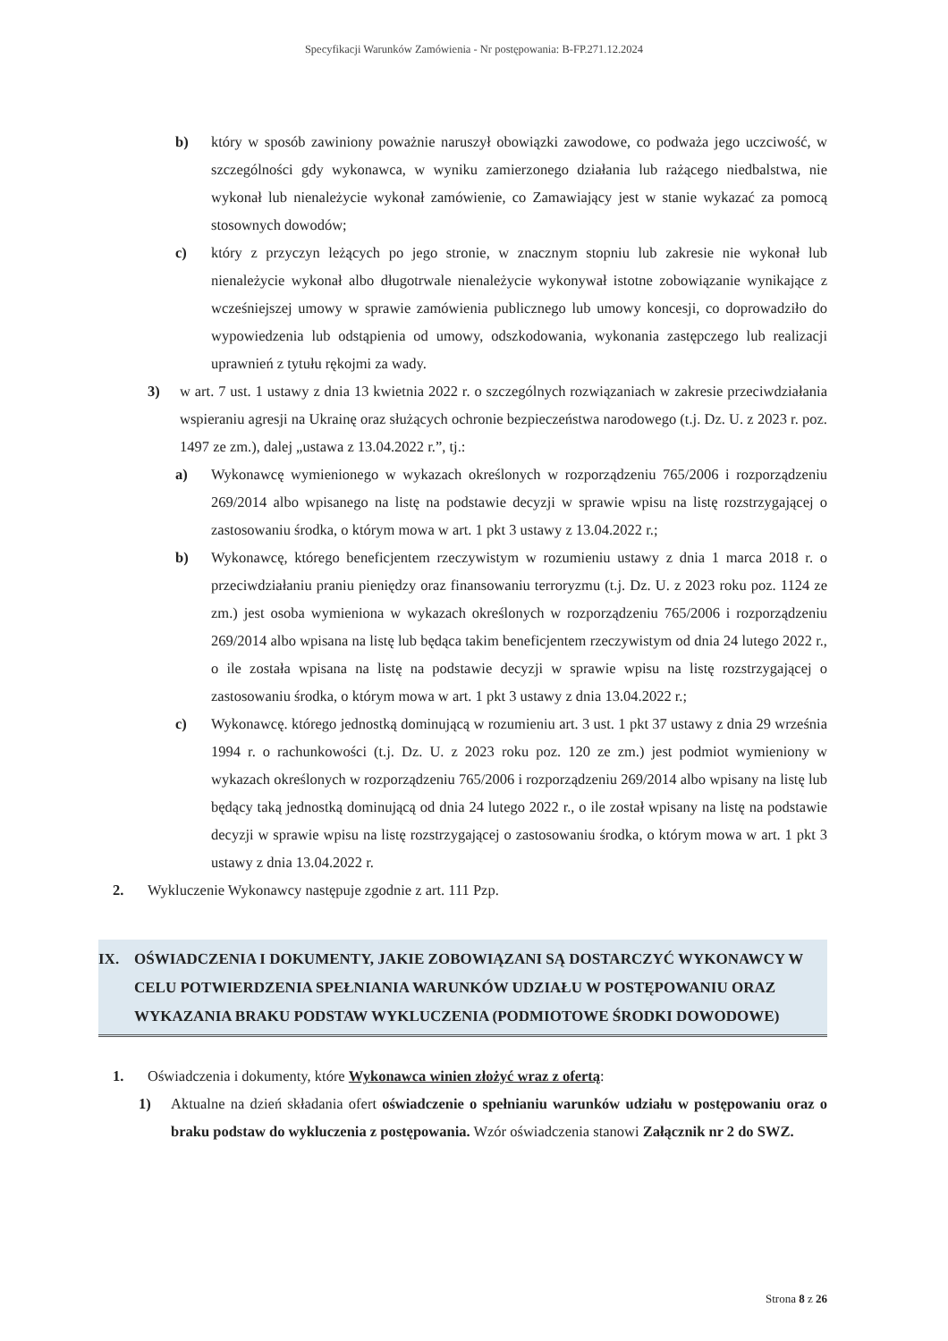Specyfikacji Warunków Zamówienia - Nr postępowania: B-FP.271.12.2024
b) który w sposób zawiniony poważnie naruszył obowiązki zawodowe, co podważa jego uczciwość, w szczególności gdy wykonawca, w wyniku zamierzonego działania lub rażącego niedbalstwa, nie wykonał lub nienależycie wykonał zamówienie, co Zamawiający jest w stanie wykazać za pomocą stosownych dowodów;
c) który z przyczyn leżących po jego stronie, w znacznym stopniu lub zakresie nie wykonał lub nienależycie wykonał albo długotrwale nienależycie wykonywał istotne zobowiązanie wynikające z wcześniejszej umowy w sprawie zamówienia publicznego lub umowy koncesji, co doprowadziło do wypowiedzenia lub odstąpienia od umowy, odszkodowania, wykonania zastępczego lub realizacji uprawnień z tytułu rękojmi za wady.
3) w art. 7 ust. 1 ustawy z dnia 13 kwietnia 2022 r. o szczególnych rozwiązaniach w zakresie przeciwdziałania wspieraniu agresji na Ukrainę oraz służących ochronie bezpieczeństwa narodowego (t.j. Dz. U. z 2023 r. poz. 1497 ze zm.), dalej „ustawa z 13.04.2022 r.”, tj.:
a) Wykonawcę wymienionego w wykazach określonych w rozporządzeniu 765/2006 i rozporządzeniu 269/2014 albo wpisanego na listę na podstawie decyzji w sprawie wpisu na listę rozstrzygającej o zastosowaniu środka, o którym mowa w art. 1 pkt 3 ustawy z 13.04.2022 r.;
b) Wykonawcę, którego beneficjentem rzeczywistym w rozumieniu ustawy z dnia 1 marca 2018 r. o przeciwdziałaniu praniu pieniędzy oraz finansowaniu terroryzmu (t.j. Dz. U. z 2023 roku poz. 1124 ze zm.) jest osoba wymieniona w wykazach określonych w rozporządzeniu 765/2006 i rozporządzeniu 269/2014 albo wpisana na listę lub będąca takim beneficjentem rzeczywistym od dnia 24 lutego 2022 r., o ile została wpisana na listę na podstawie decyzji w sprawie wpisu na listę rozstrzygającej o zastosowaniu środka, o którym mowa w art. 1 pkt 3 ustawy z dnia 13.04.2022 r.;
c) Wykonawcę. którego jednostką dominującą w rozumieniu art. 3 ust. 1 pkt 37 ustawy z dnia 29 września 1994 r. o rachunkowości (t.j. Dz. U. z 2023 roku poz. 120 ze zm.) jest podmiot wymieniony w wykazach określonych w rozporządzeniu 765/2006 i rozporządzeniu 269/2014 albo wpisany na listę lub będący taką jednostką dominującą od dnia 24 lutego 2022 r., o ile został wpisany na listę na podstawie decyzji w sprawie wpisu na listę rozstrzygającej o zastosowaniu środka, o którym mowa w art. 1 pkt 3 ustawy z dnia 13.04.2022 r.
2. Wykluczenie Wykonawcy następuje zgodnie z art. 111 Pzp.
IX. OŚWIADCZENIA I DOKUMENTY, JAKIE ZOBOWIĄZANI SĄ DOSTARCZYĆ WYKONAWCY W CELU POTWIERDZENIA SPEŁNIANIA WARUNKÓW UDZIAŁU W POSTĘPOWANIU ORAZ WYKAZANIA BRAKU PODSTAW WYKLUCZENIA (PODMIOTOWE ŚRODKI DOWODOWE)
1. Oświadczenia i dokumenty, które Wykonawca winien złożyć wraz z ofertą:
1) Aktualne na dzień składania ofert oświadczenie o spełnianiu warunków udziału w postępowaniu oraz o braku podstaw do wykluczenia z postępowania. Wzór oświadczenia stanowi Załącznik nr 2 do SWZ.
Strona 8 z 26